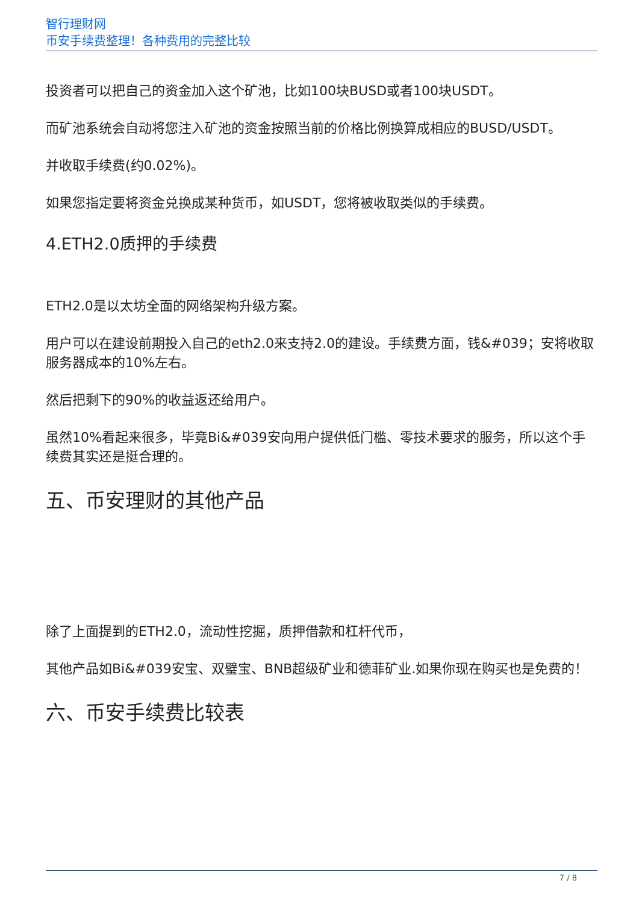智行理财网
币安手续费整理！各种费用的完整比较
投资者可以把自己的资金加入这个矿池，比如100块BUSD或者100块USDT。
而矿池系统会自动将您注入矿池的资金按照当前的价格比例换算成相应的BUSD/USDT。
并收取手续费(约0.02%)。
如果您指定要将资金兑换成某种货币，如USDT，您将被收取类似的手续费。
4.ETH2.0质押的手续费
ETH2.0是以太坊全面的网络架构升级方案。
用户可以在建设前期投入自己的eth2.0来支持2.0的建设。手续费方面，钱&#039；安将收取服务器成本的10%左右。
然后把剩下的90%的收益返还给用户。
虽然10%看起来很多，毕竟Bi&#039安向用户提供低门槛、零技术要求的服务，所以这个手续费其实还是挺合理的。
五、币安理财的其他产品
除了上面提到的ETH2.0，流动性挖掘，质押借款和杠杆代币，
其他产品如Bi&#039安宝、双璧宝、BNB超级矿业和德菲矿业.如果你现在购买也是免费的！
六、币安手续费比较表
7 / 8